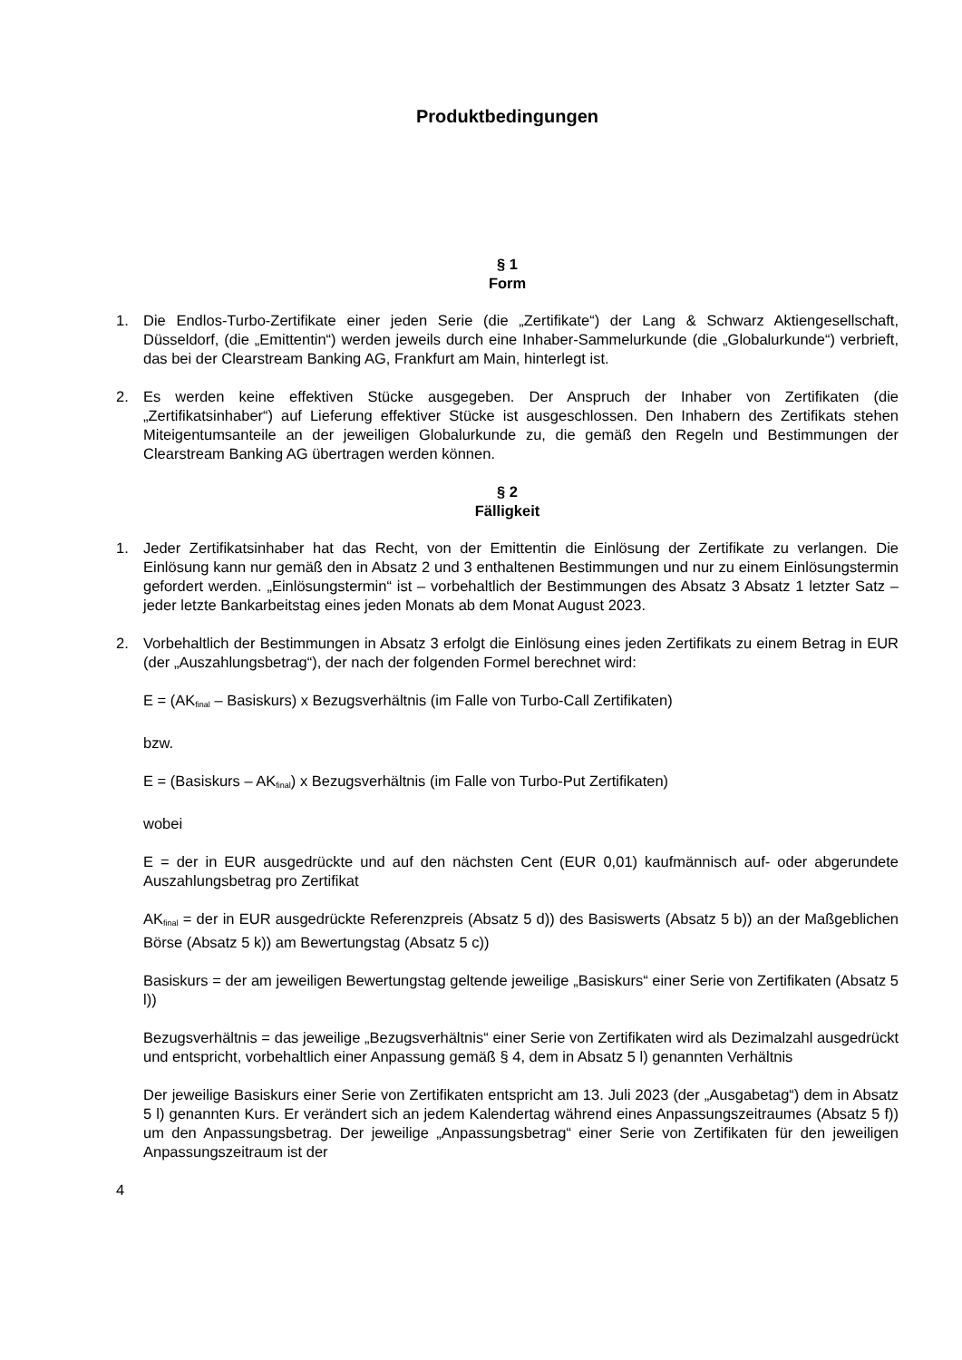Produktbedingungen
§ 1
Form
1. Die Endlos-Turbo-Zertifikate einer jeden Serie (die „Zertifikate“) der Lang & Schwarz Aktiengesellschaft, Düsseldorf, (die „Emittentin“) werden jeweils durch eine Inhaber-Sammelurkunde (die „Globalurkunde“) verbrieft, das bei der Clearstream Banking AG, Frankfurt am Main, hinterlegt ist.
2. Es werden keine effektiven Stücke ausgegeben. Der Anspruch der Inhaber von Zertifikaten (die „Zertifikatsinhaber“) auf Lieferung effektiver Stücke ist ausgeschlossen. Den Inhabern des Zertifikats stehen Miteigentumsanteile an der jeweiligen Globalurkunde zu, die gemäß den Regeln und Bestimmungen der Clearstream Banking AG übertragen werden können.
§ 2
Fälligkeit
1. Jeder Zertifikatsinhaber hat das Recht, von der Emittentin die Einlösung der Zertifikate zu verlangen. Die Einlösung kann nur gemäß den in Absatz 2 und 3 enthaltenen Bestimmungen und nur zu einem Einlösungstermin gefordert werden. „Einlösungstermin“ ist – vorbehaltlich der Bestimmungen des Absatz 3 Absatz 1 letzter Satz – jeder letzte Bankarbeitstag eines jeden Monats ab dem Monat August 2023.
2. Vorbehaltlich der Bestimmungen in Absatz 3 erfolgt die Einlösung eines jeden Zertifikats zu einem Betrag in EUR (der „Auszahlungsbetrag“), der nach der folgenden Formel berechnet wird:
E = (AK<sub>final</sub> – Basiskurs) x Bezugsverhältnis (im Falle von Turbo-Call Zertifikaten)
bzw.
E = (Basiskurs – AK<sub>final</sub>) x Bezugsverhältnis (im Falle von Turbo-Put Zertifikaten)
wobei
E = der in EUR ausgedrückte und auf den nächsten Cent (EUR 0,01) kaufmännisch auf- oder abgerundete Auszahlungsbetrag pro Zertifikat
AK<sub>final</sub> = der in EUR ausgedrückte Referenzpreis (Absatz 5 d)) des Basiswerts (Absatz 5 b)) an der Maßgeblichen Börse (Absatz 5 k)) am Bewertungstag (Absatz 5 c))
Basiskurs = der am jeweiligen Bewertungstag geltende jeweilige „Basiskurs“ einer Serie von Zertifikaten (Absatz 5 l))
Bezugsverhältnis = das jeweilige „Bezugsverhältnis“ einer Serie von Zertifikaten wird als Dezimalzahl ausgedrückt und entspricht, vorbehaltlich einer Anpassung gemäß § 4, dem in Absatz 5 l) genannten Verhältnis
Der jeweilige Basiskurs einer Serie von Zertifikaten entspricht am 13. Juli 2023 (der „Ausgabetag“) dem in Absatz 5 l) genannten Kurs. Er verändert sich an jedem Kalendertag während eines Anpassungszeitraumes (Absatz 5 f)) um den Anpassungsbetrag. Der jeweilige „Anpassungsbetrag“ einer Serie von Zertifikaten für den jeweiligen Anpassungszeitraum ist der
4